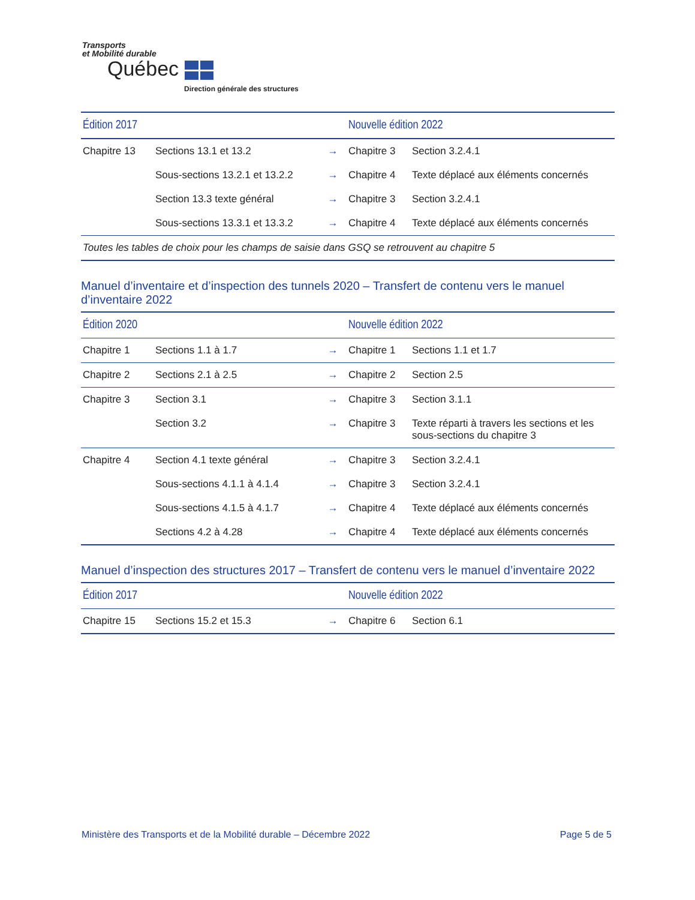Transports
et Mobilité durable
Québec
Direction générale des structures
| Édition 2017 | | | Nouvelle édition 2022 | |
| --- | --- | --- | --- | --- |
| Chapitre 13 | Sections 13.1 et 13.2 | → | Chapitre 3 | Section 3.2.4.1 |
| | Sous-sections 13.2.1 et 13.2.2 | → | Chapitre 4 | Texte déplacé aux éléments concernés |
| | Section 13.3 texte général | → | Chapitre 3 | Section 3.2.4.1 |
| | Sous-sections 13.3.1 et 13.3.2 | → | Chapitre 4 | Texte déplacé aux éléments concernés |
| Toutes les tables de choix pour les champs de saisie dans GSQ se retrouvent au chapitre 5 | | | | |
Manuel d’inventaire et d’inspection des tunnels 2020 – Transfert de contenu vers le manuel d’inventaire 2022
| Édition 2020 | | | Nouvelle édition 2022 | |
| --- | --- | --- | --- | --- |
| Chapitre 1 | Sections 1.1 à 1.7 | → | Chapitre 1 | Sections 1.1 et 1.7 |
| Chapitre 2 | Sections 2.1 à 2.5 | → | Chapitre 2 | Section 2.5 |
| Chapitre 3 | Section 3.1 | → | Chapitre 3 | Section 3.1.1 |
| | Section 3.2 | → | Chapitre 3 | Texte réparti à travers les sections et les sous-sections du chapitre 3 |
| Chapitre 4 | Section 4.1 texte général | → | Chapitre 3 | Section 3.2.4.1 |
| | Sous-sections 4.1.1 à 4.1.4 | → | Chapitre 3 | Section 3.2.4.1 |
| | Sous-sections 4.1.5 à 4.1.7 | → | Chapitre 4 | Texte déplacé aux éléments concernés |
| | Sections 4.2 à 4.28 | → | Chapitre 4 | Texte déplacé aux éléments concernés |
Manuel d’inspection des structures 2017 – Transfert de contenu vers le manuel d’inventaire 2022
| Édition 2017 | | | Nouvelle édition 2022 | |
| --- | --- | --- | --- | --- |
| Chapitre 15 | Sections 15.2 et 15.3 | → | Chapitre 6 | Section 6.1 |
Ministère des Transports et de la Mobilité durable – Décembre 2022 Page 5 de 5